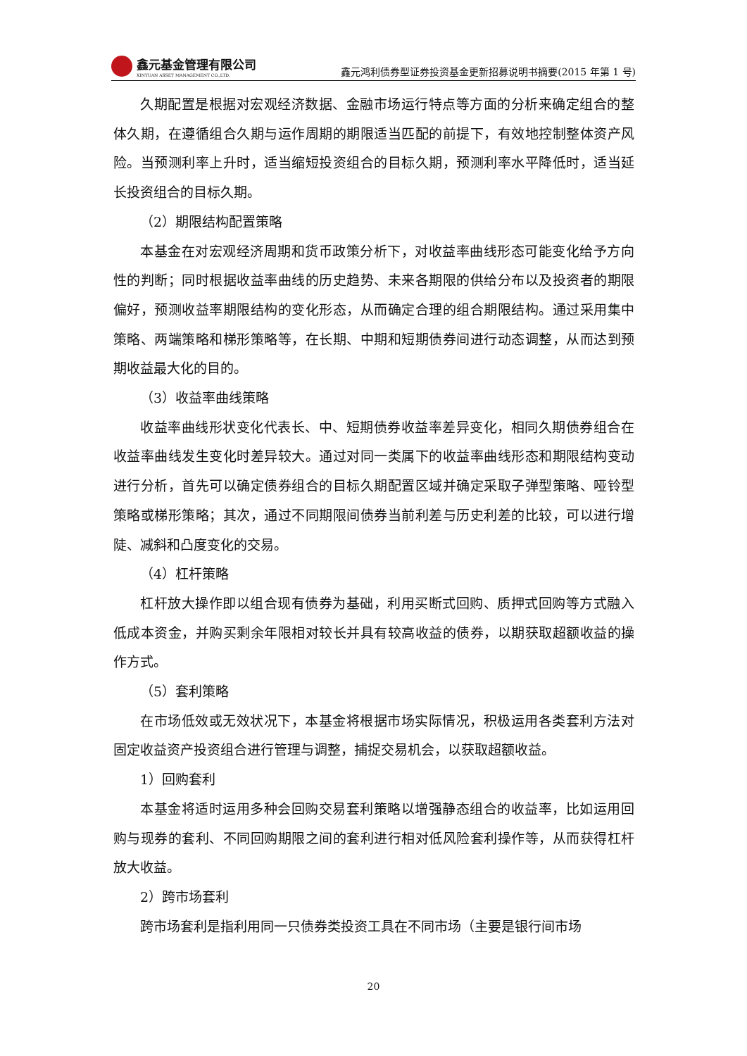鑫元基金管理有限公司
XINYUAN ASSET MANAGEMENT CO.,LTD.
鑫元鸿利债券型证券投资基金更新招募说明书摘要(2015 年第 1 号)
久期配置是根据对宏观经济数据、金融市场运行特点等方面的分析来确定组合的整体久期，在遵循组合久期与运作周期的期限适当匹配的前提下，有效地控制整体资产风险。当预测利率上升时，适当缩短投资组合的目标久期，预测利率水平降低时，适当延长投资组合的目标久期。
（2）期限结构配置策略
本基金在对宏观经济周期和货币政策分析下，对收益率曲线形态可能变化给予方向性的判断；同时根据收益率曲线的历史趋势、未来各期限的供给分布以及投资者的期限偏好，预测收益率期限结构的变化形态，从而确定合理的组合期限结构。通过采用集中策略、两端策略和梯形策略等，在长期、中期和短期债券间进行动态调整，从而达到预期收益最大化的目的。
（3）收益率曲线策略
收益率曲线形状变化代表长、中、短期债券收益率差异变化，相同久期债券组合在收益率曲线发生变化时差异较大。通过对同一类属下的收益率曲线形态和期限结构变动进行分析，首先可以确定债券组合的目标久期配置区域并确定采取子弹型策略、哑铃型策略或梯形策略；其次，通过不同期限间债券当前利差与历史利差的比较，可以进行增陡、减斜和凸度变化的交易。
（4）杠杆策略
杠杆放大操作即以组合现有债券为基础，利用买断式回购、质押式回购等方式融入低成本资金，并购买剩余年限相对较长并具有较高收益的债券，以期获取超额收益的操作方式。
（5）套利策略
在市场低效或无效状况下，本基金将根据市场实际情况，积极运用各类套利方法对固定收益资产投资组合进行管理与调整，捕捉交易机会，以获取超额收益。
1）回购套利
本基金将适时运用多种会回购交易套利策略以增强静态组合的收益率，比如运用回购与现券的套利、不同回购期限之间的套利进行相对低风险套利操作等，从而获得杠杆放大收益。
2）跨市场套利
跨市场套利是指利用同一只债券类投资工具在不同市场（主要是银行间市场
20